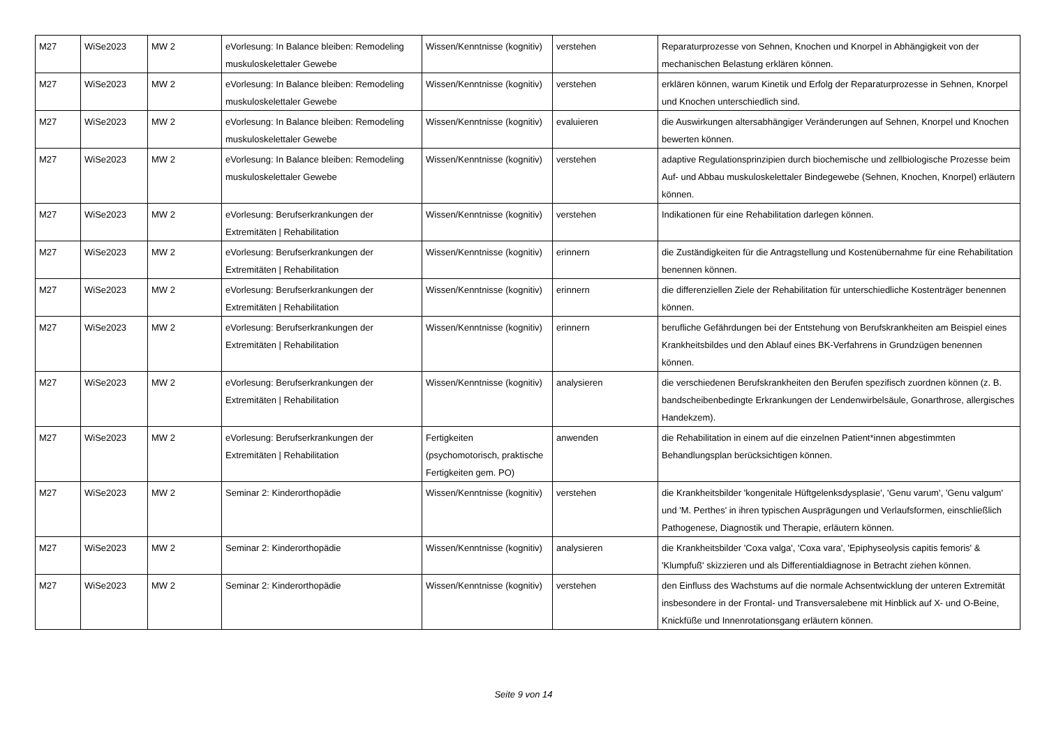| M27 | WiSe2023 | MW 2 | eVorlesung: In Balance bleiben: Remodeling muskuloskelettaler Gewebe | Wissen/Kenntnisse (kognitiv) | verstehen | Reparaturprozesse von Sehnen, Knochen und Knorpel in Abhängigkeit von der mechanischen Belastung erklären können. |
| M27 | WiSe2023 | MW 2 | eVorlesung: In Balance bleiben: Remodeling muskuloskelettaler Gewebe | Wissen/Kenntnisse (kognitiv) | verstehen | erklären können, warum Kinetik und Erfolg der Reparaturprozesse in Sehnen, Knorpel und Knochen unterschiedlich sind. |
| M27 | WiSe2023 | MW 2 | eVorlesung: In Balance bleiben: Remodeling muskuloskelettaler Gewebe | Wissen/Kenntnisse (kognitiv) | evaluieren | die Auswirkungen altersabhängiger Veränderungen auf Sehnen, Knorpel und Knochen bewerten können. |
| M27 | WiSe2023 | MW 2 | eVorlesung: In Balance bleiben: Remodeling muskuloskelettaler Gewebe | Wissen/Kenntnisse (kognitiv) | verstehen | adaptive Regulationsprinzipien durch biochemische und zellbiologische Prozesse beim Auf- und Abbau muskuloskelettaler Bindegewebe (Sehnen, Knochen, Knorpel) erläutern können. |
| M27 | WiSe2023 | MW 2 | eVorlesung: Berufserkrankungen der Extremitäten / Rehabilitation | Wissen/Kenntnisse (kognitiv) | verstehen | Indikationen für eine Rehabilitation darlegen können. |
| M27 | WiSe2023 | MW 2 | eVorlesung: Berufserkrankungen der Extremitäten / Rehabilitation | Wissen/Kenntnisse (kognitiv) | erinnern | die Zuständigkeiten für die Antragstellung und Kostenübernahme für eine Rehabilitation benennen können. |
| M27 | WiSe2023 | MW 2 | eVorlesung: Berufserkrankungen der Extremitäten / Rehabilitation | Wissen/Kenntnisse (kognitiv) | erinnern | die differenziellen Ziele der Rehabilitation für unterschiedliche Kostenträger benennen können. |
| M27 | WiSe2023 | MW 2 | eVorlesung: Berufserkrankungen der Extremitäten / Rehabilitation | Wissen/Kenntnisse (kognitiv) | erinnern | berufliche Gefährdungen bei der Entstehung von Berufskrankheiten am Beispiel eines Krankheitsbildes und den Ablauf eines BK-Verfahrens in Grundzügen benennen können. |
| M27 | WiSe2023 | MW 2 | eVorlesung: Berufserkrankungen der Extremitäten / Rehabilitation | Wissen/Kenntnisse (kognitiv) | analysieren | die verschiedenen Berufskrankheiten den Berufen spezifisch zuordnen können (z. B. bandscheibenbedingte Erkrankungen der Lendenwirbelsäule, Gonarthrose, allergisches Handekzem). |
| M27 | WiSe2023 | MW 2 | eVorlesung: Berufserkrankungen der Extremitäten / Rehabilitation | Fertigkeiten (psychomotorisch, praktische Fertigkeiten gem. PO) | anwenden | die Rehabilitation in einem auf die einzelnen Patient*innen abgestimmten Behandlungsplan berücksichtigen können. |
| M27 | WiSe2023 | MW 2 | Seminar 2: Kinderorthopädie | Wissen/Kenntnisse (kognitiv) | verstehen | die Krankheitsbilder 'kongenitale Hüftgelenksdysplasie', 'Genu varum', 'Genu valgum' und 'M. Perthes' in ihren typischen Ausprägungen und Verlaufsformen, einschließlich Pathogenese, Diagnostik und Therapie, erläutern können. |
| M27 | WiSe2023 | MW 2 | Seminar 2: Kinderorthopädie | Wissen/Kenntnisse (kognitiv) | analysieren | die Krankheitsbilder 'Coxa valga', 'Coxa vara', 'Epiphyseolysis capitis femoris' & 'Klumpfuß' skizzieren und als Differentialdiagnose in Betracht ziehen können. |
| M27 | WiSe2023 | MW 2 | Seminar 2: Kinderorthopädie | Wissen/Kenntnisse (kognitiv) | verstehen | den Einfluss des Wachstums auf die normale Achsentwicklung der unteren Extremität insbesondere in der Frontal- und Transversalebene mit Hinblick auf X- und O-Beine, Knickfüße und Innenrotationsgang erläutern können. |
Seite 9 von 14